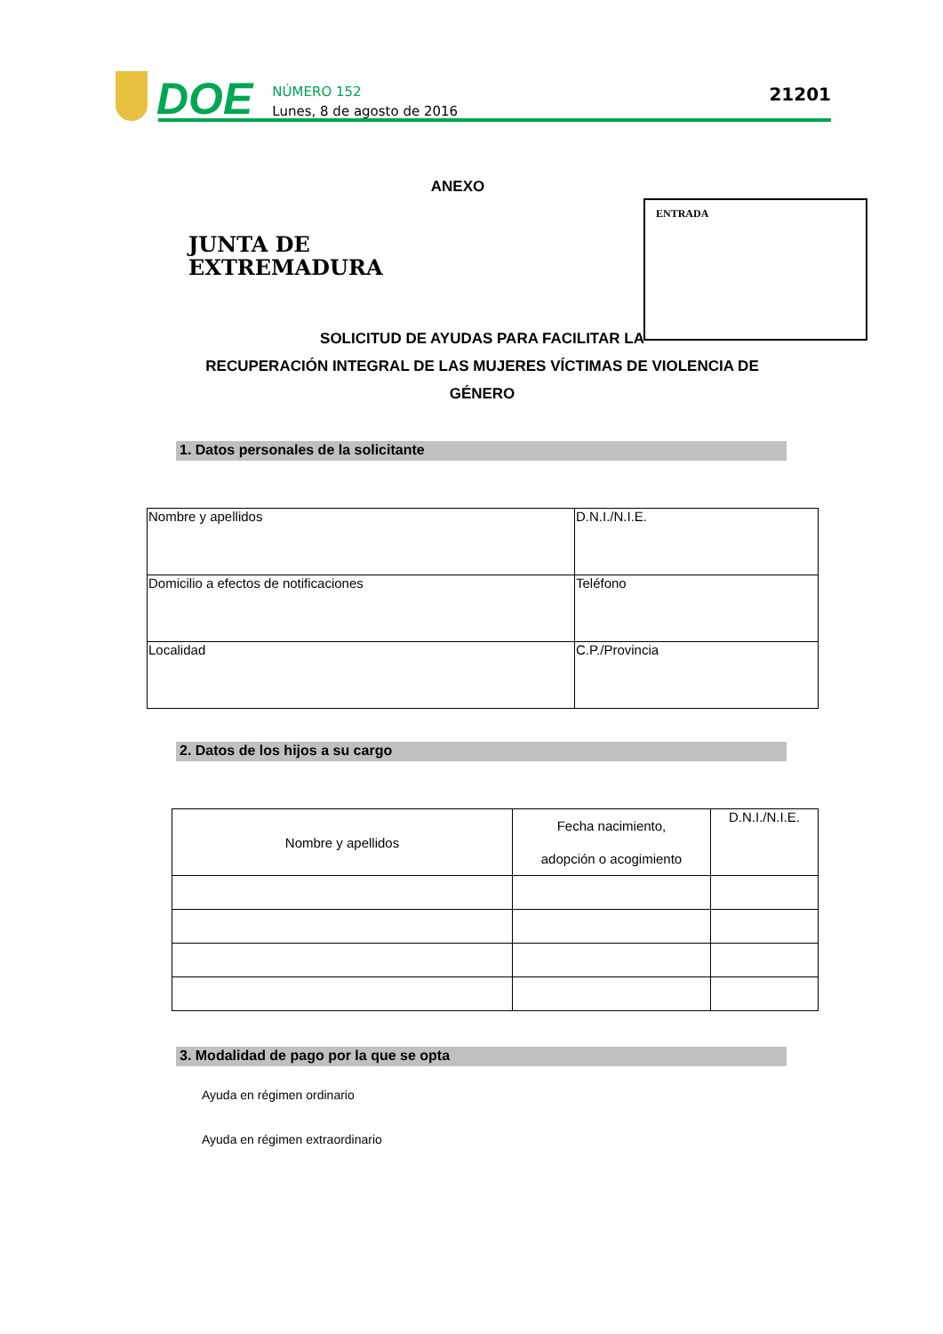DOE
NÚMERO 152
Lunes, 8 de agosto de 2016
21201
ANEXO
JUNTA DE
EXTREMADURA
ENTRADA
SOLICITUD DE AYUDAS PARA FACILITAR LA
RECUPERACIÓN INTEGRAL DE LAS MUJERES VÍCTIMAS DE VIOLENCIA DE GÉNERO
1. Datos personales de la solicitante
| Nombre y apellidos | D.N.I./N.I.E. |
| Domicilio a efectos de notificaciones | Teléfono |
| Localidad | C.P./Provincia |
2. Datos de los hijos a su cargo
| Nombre y apellidos | Fecha nacimiento, adopción o acogimiento | D.N.I./N.I.E. |
| --- | --- | --- |
3. Modalidad de pago por la que se opta
Ayuda en régimen ordinario
Ayuda en régimen extraordinario